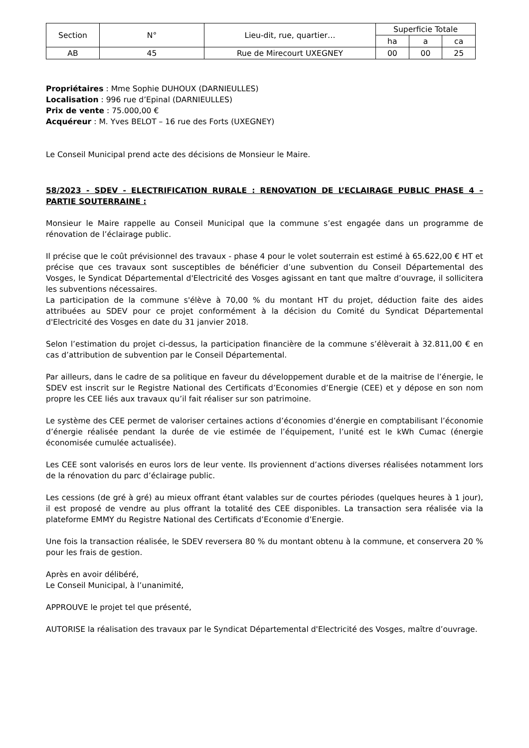| Section | N° | Lieu-dit, rue, quartier… | Superficie Totale | | |
| --- | --- | --- | --- | --- | --- |
| | | | ha | a | ca |
| AB | 45 | Rue de Mirecourt UXEGNEY | 00 | 00 | 25 |
Propriétaires : Mme Sophie DUHOUX (DARNIEULLES)
Localisation : 996 rue d’Epinal (DARNIEULLES)
Prix de vente : 75.000,00 €
Acquéreur : M. Yves BELOT – 16 rue des Forts (UXEGNEY)
Le Conseil Municipal prend acte des décisions de Monsieur le Maire.
58/2023 - SDEV - ELECTRIFICATION RURALE : RENOVATION DE L’ECLAIRAGE PUBLIC PHASE 4 – PARTIE SOUTERRAINE :
Monsieur le Maire rappelle au Conseil Municipal que la commune s’est engagée dans un programme de rénovation de l’éclairage public.
Il précise que le coût prévisionnel des travaux - phase 4 pour le volet souterrain est estimé à 65.622,00 € HT et précise que ces travaux sont susceptibles de bénéficier d’une subvention du Conseil Départemental des Vosges, le Syndicat Départemental d'Electricité des Vosges agissant en tant que maître d’ouvrage, il sollicitera les subventions nécessaires.
La participation de la commune s'élève à 70,00 % du montant HT du projet, déduction faite des aides attribuées au SDEV pour ce projet conformément à la décision du Comité du Syndicat Départemental d'Electricité des Vosges en date du 31 janvier 2018.
Selon l’estimation du projet ci-dessus, la participation financière de la commune s’élèverait à 32.811,00 € en cas d’attribution de subvention par le Conseil Départemental.
Par ailleurs, dans le cadre de sa politique en faveur du développement durable et de la maitrise de l’énergie, le SDEV est inscrit sur le Registre National des Certificats d’Economies d’Energie (CEE) et y dépose en son nom propre les CEE liés aux travaux qu’il fait réaliser sur son patrimoine.
Le système des CEE permet de valoriser certaines actions d’économies d’énergie en comptabilisant l’économie d’énergie réalisée pendant la durée de vie estimée de l’équipement, l’unité est le kWh Cumac (énergie économisée cumulée actualisée).
Les CEE sont valorisés en euros lors de leur vente. Ils proviennent d’actions diverses réalisées notamment lors de la rénovation du parc d’éclairage public.
Les cessions (de gré à gré) au mieux offrant étant valables sur de courtes périodes (quelques heures à 1 jour), il est proposé de vendre au plus offrant la totalité des CEE disponibles. La transaction sera réalisée via la plateforme EMMY du Registre National des Certificats d’Economie d’Energie.
Une fois la transaction réalisée, le SDEV reversera 80 % du montant obtenu à la commune, et conservera 20 % pour les frais de gestion.
Après en avoir délibéré,
Le Conseil Municipal, à l’unanimité,
APPROUVE le projet tel que présenté,
AUTORISE la réalisation des travaux par le Syndicat Départemental d'Electricité des Vosges, maître d’ouvrage.